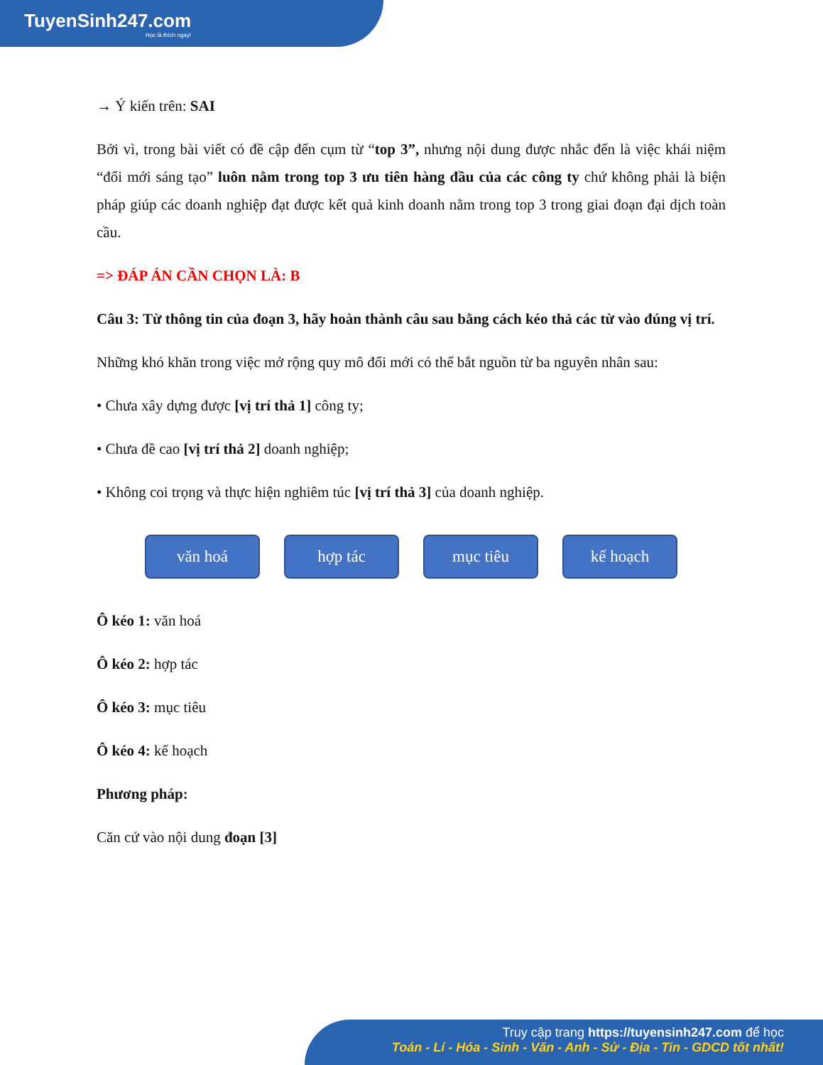TuyenSinh247.com
Học là thích ngay!
→ Ý kiến trên: SAI
Bởi vì, trong bài viết có đề cập đến cụm từ “top 3”, nhưng nội dung được nhắc đến là việc khái niệm “đổi mới sáng tạo” luôn nằm trong top 3 ưu tiên hàng đầu của các công ty chứ không phải là biện pháp giúp các doanh nghiệp đạt được kết quả kinh doanh nằm trong top 3 trong giai đoạn đại dịch toàn cầu.
=> ĐÁP ÁN CẦN CHỌN LÀ: B
Câu 3: Từ thông tin của đoạn 3, hãy hoàn thành câu sau bằng cách kéo thả các từ vào đúng vị trí.
Những khó khăn trong việc mở rộng quy mô đổi mới có thể bắt nguồn từ ba nguyên nhân sau:
• Chưa xây dựng được [vị trí thả 1] công ty;
• Chưa đề cao [vị trí thả 2] doanh nghiệp;
• Không coi trọng và thực hiện nghiêm túc [vị trí thả 3] của doanh nghiệp.
văn hoá hợp tác mục tiêu kế hoạch
Ô kéo 1: văn hoá
Ô kéo 2: hợp tác
Ô kéo 3: mục tiêu
Ô kéo 4: kế hoạch
Phương pháp:
Căn cứ vào nội dung đoạn [3]
Truy cập trang https://tuyensinh247.com để học
Toán - Lí - Hóa - Sinh - Văn - Anh - Sử - Địa - Tin - GDCD tốt nhất!